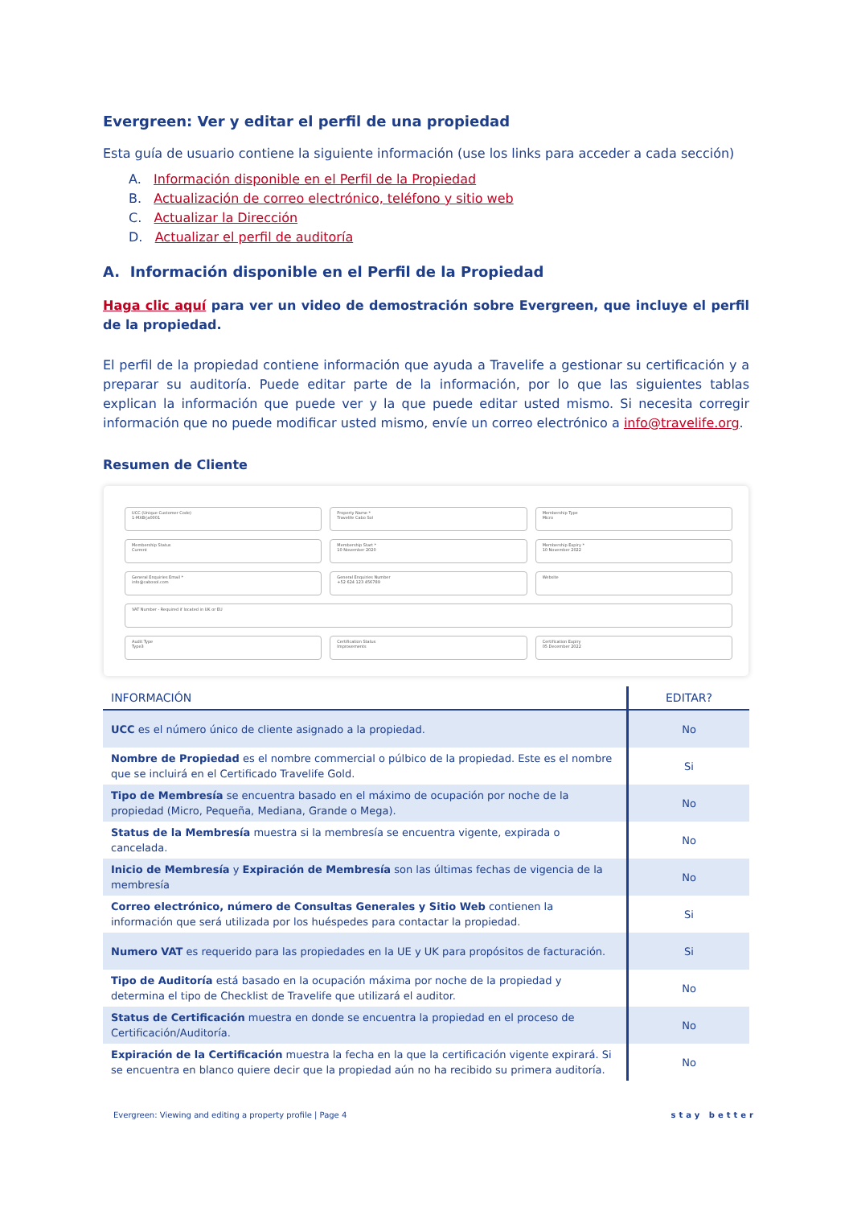Evergreen: Ver y editar el perfil de una propiedad
Esta guía de usuario contiene la siguiente información (use los links para acceder a cada sección)
A. Información disponible en el Perfil de la Propiedad
B. Actualización de correo electrónico, teléfono y sitio web
C. Actualizar la Dirección
D. Actualizar el perfil de auditoría
A. Información disponible en el Perfil de la Propiedad
Haga clic aquí para ver un video de demostración sobre Evergreen, que incluye el perfil de la propiedad.
El perfil de la propiedad contiene información que ayuda a Travelife a gestionar su certificación y a preparar su auditoría. Puede editar parte de la información, por lo que las siguientes tablas explican la información que puede ver y la que puede editar usted mismo. Si necesita corregir información que no puede modificar usted mismo, envíe un correo electrónico a info@travelife.org.
Resumen de Cliente
UCC (Unique Customer Code)
1-MXB{a0001
Property Name *
Travelife Cabo Sol
Membership Type
Micro
Membership Status
Current
Membership Start *
10 November 2020
Membership Expiry *
10 November 2022
General Enquiries Email *
info@cabosol.com
General Enquiries Number
+52 624 123 456789
Website
VAT Number - Required if located in UK or EU
Audit Type
Type3
Certification Status
Improvements
Certification Expiry
05 December 2022
| INFORMACIÓN | EDITAR? |
| --- | --- |
| UCC es el número único de cliente asignado a la propiedad. | No |
| Nombre de Propiedad es el nombre commercial o púlbico de la propiedad. Este es el nombre que se incluirá en el Certificado Travelife Gold. | Si |
| Tipo de Membresía se encuentra basado en el máximo de ocupación por noche de la propiedad (Micro, Pequeña, Mediana, Grande o Mega). | No |
| Status de la Membresía muestra si la membresía se encuentra vigente, expirada o cancelada. | No |
| Inicio de Membresía y Expiración de Membresía son las últimas fechas de vigencia de la membresía | No |
| Correo electrónico, número de Consultas Generales y Sitio Web contienen la información que será utilizada por los huéspedes para contactar la propiedad. | Si |
| Numero VAT es requerido para las propiedades en la UE y UK para propósitos de facturación. | Si |
| Tipo de Auditoría está basado en la ocupación máxima por noche de la propiedad y determina el tipo de Checklist de Travelife que utilizará el auditor. | No |
| Status de Certificación muestra en donde se encuentra la propiedad en el proceso de Certificación/Auditoría. | No |
| Expiración de la Certificación muestra la fecha en la que la certificación vigente expirará. Si se encuentra en blanco quiere decir que la propiedad aún no ha recibido su primera auditoría. | No |
Evergreen: Viewing and editing a property profile | Page 4 stay better